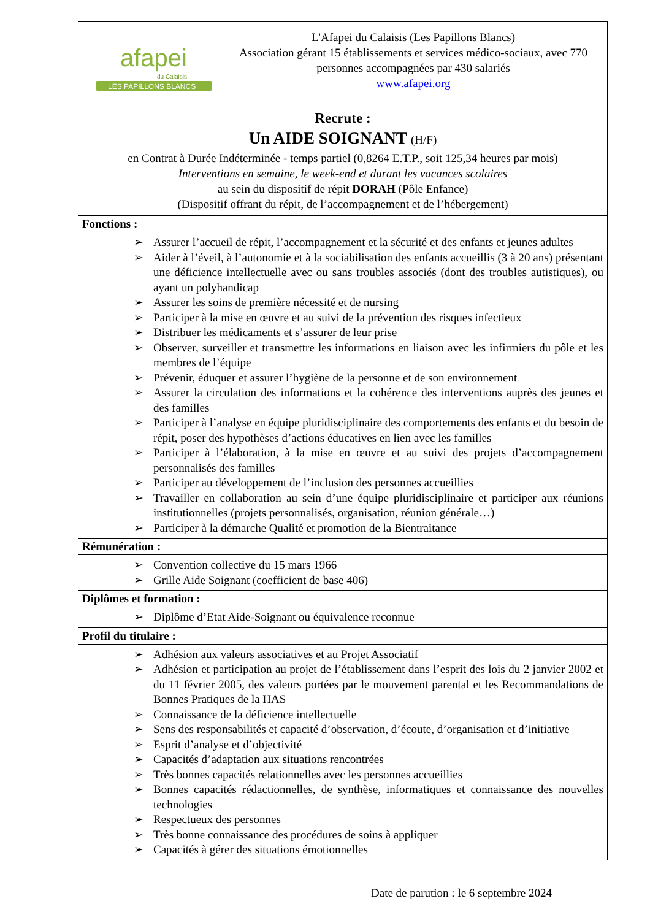afapei
du Calaisis
LES PAPILLONS BLANCS
L'Afapei du Calaisis (Les Papillons Blancs)
Association gérant 15 établissements et services médico-sociaux, avec 770 personnes accompagnées par 430 salariés
www.afapei.org
Recrute :
Un AIDE SOIGNANT (H/F)
en Contrat à Durée Indéterminée - temps partiel (0,8264 E.T.P., soit 125,34 heures par mois)
Interventions en semaine, le week-end et durant les vacances scolaires
au sein du dispositif de répit DORAH (Pôle Enfance)
(Dispositif offrant du répit, de l’accompagnement et de l’hébergement)
Fonctions :
➢ Assurer l’accueil de répit, l’accompagnement et la sécurité et des enfants et jeunes adultes
➢ Aider à l’éveil, à l’autonomie et à la sociabilisation des enfants accueillis (3 à 20 ans) présentant une déficience intellectuelle avec ou sans troubles associés (dont des troubles autistiques), ou ayant un polyhandicap
➢ Assurer les soins de première nécessité et de nursing
➢ Participer à la mise en œuvre et au suivi de la prévention des risques infectieux
➢ Distribuer les médicaments et s’assurer de leur prise
➢ Observer, surveiller et transmettre les informations en liaison avec les infirmiers du pôle et les membres de l’équipe
➢ Prévenir, éduquer et assurer l’hygiène de la personne et de son environnement
➢ Assurer la circulation des informations et la cohérence des interventions auprès des jeunes et des familles
➢ Participer à l’analyse en équipe pluridisciplinaire des comportements des enfants et du besoin de répit, poser des hypothèses d’actions éducatives en lien avec les familles
➢ Participer à l’élaboration, à la mise en œuvre et au suivi des projets d’accompagnement personnalisés des familles
➢ Participer au développement de l’inclusion des personnes accueillies
➢ Travailler en collaboration au sein d’une équipe pluridisciplinaire et participer aux réunions institutionnelles (projets personnalisés, organisation, réunion générale…)
➢ Participer à la démarche Qualité et promotion de la Bientraitance
Rémunération :
➢ Convention collective du 15 mars 1966
➢ Grille Aide Soignant (coefficient de base 406)
Diplômes et formation :
➢ Diplôme d’Etat Aide-Soignant ou équivalence reconnue
Profil du titulaire :
➢ Adhésion aux valeurs associatives et au Projet Associatif
➢ Adhésion et participation au projet de l’établissement dans l’esprit des lois du 2 janvier 2002 et du 11 février 2005, des valeurs portées par le mouvement parental et les Recommandations de Bonnes Pratiques de la HAS
➢ Connaissance de la déficience intellectuelle
➢ Sens des responsabilités et capacité d’observation, d’écoute, d’organisation et d’initiative
➢ Esprit d’analyse et d’objectivité
➢ Capacités d’adaptation aux situations rencontrées
➢ Très bonnes capacités relationnelles avec les personnes accueillies
➢ Bonnes capacités rédactionnelles, de synthèse, informatiques et connaissance des nouvelles technologies
➢ Respectueux des personnes
➢ Très bonne connaissance des procédures de soins à appliquer
➢ Capacités à gérer des situations émotionnelles
Date de parution : le 6 septembre 2024